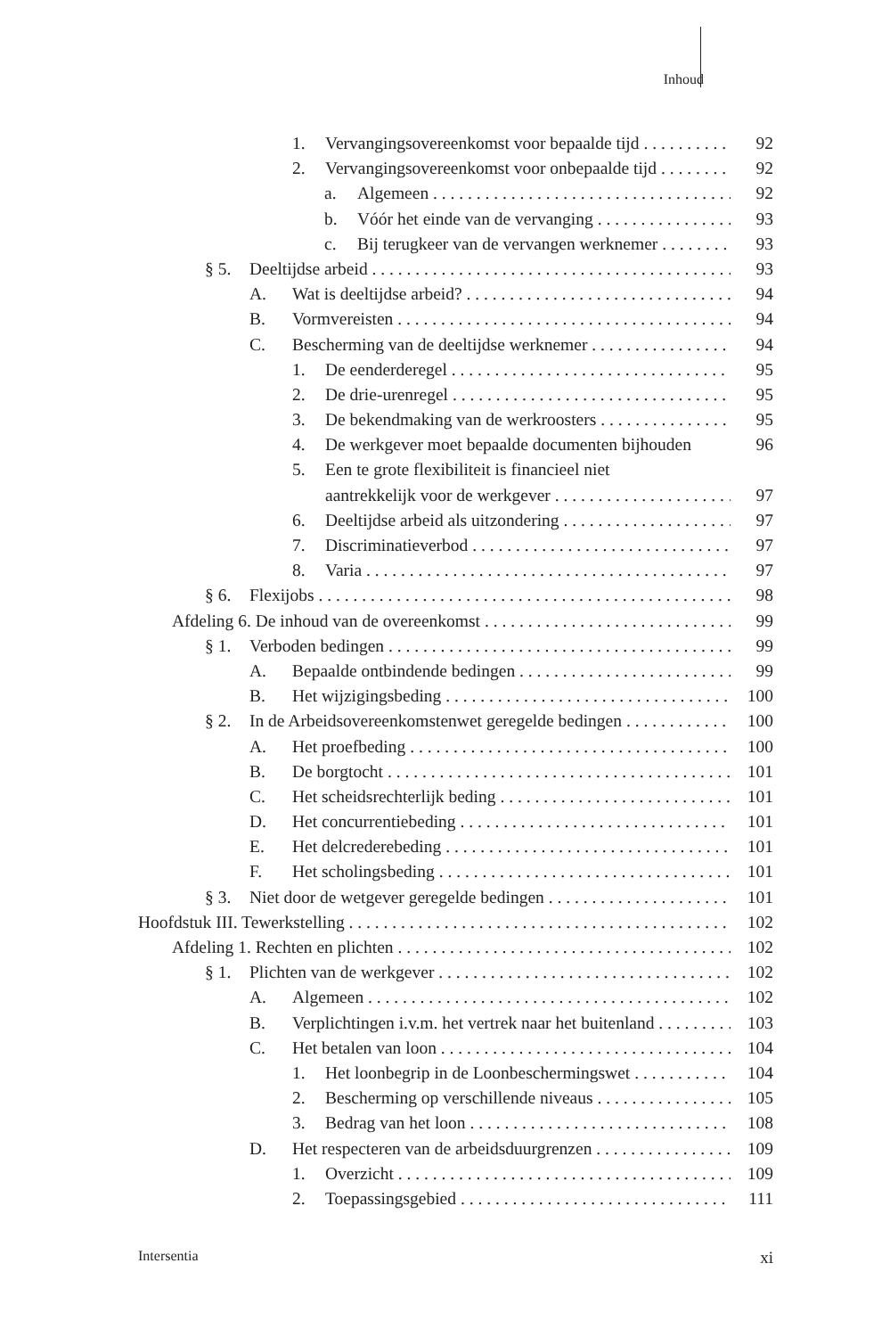Inhoud
1. Vervangingsovereenkomst voor bepaalde tijd 92
2. Vervangingsovereenkomst voor onbepaalde tijd 92
a. Algemeen 92
b. Vóór het einde van de vervanging 93
c. Bij terugkeer van de vervangen werknemer 93
§ 5. Deeltijdse arbeid 93
A. Wat is deeltijdse arbeid? 94
B. Vormvereisten 94
C. Bescherming van de deeltijdse werknemer 94
1. De eenderderegel 95
2. De drie-urenregel 95
3. De bekendmaking van de werkroosters 95
4. De werkgever moet bepaalde documenten bijhouden 96
5. Een te grote flexibiliteit is financieel niet
aantrekkelijk voor de werkgever 97
6. Deeltijdse arbeid als uitzondering 97
7. Discriminatieverbod 97
8. Varia 97
§ 6. Flexijobs 98
Afdeling 6. De inhoud van de overeenkomst 99
§ 1. Verboden bedingen 99
A. Bepaalde ontbindende bedingen 99
B. Het wijzigingsbeding 100
§ 2. In de Arbeidsovereenkomstenwet geregelde bedingen 100
A. Het proefbeding 100
B. De borgtocht 101
C. Het scheidsrechterlijk beding 101
D. Het concurrentiebeding 101
E. Het delcrederebeding 101
F. Het scholingsbeding 101
§ 3. Niet door de wetgever geregelde bedingen 101
Hoofdstuk III. Tewerkstelling 102
Afdeling 1. Rechten en plichten 102
§ 1. Plichten van de werkgever 102
A. Algemeen 102
B. Verplichtingen i.v.m. het vertrek naar het buitenland 103
C. Het betalen van loon 104
1. Het loonbegrip in de Loonbeschermingswet 104
2. Bescherming op verschillende niveaus 105
3. Bedrag van het loon 108
D. Het respecteren van de arbeidsduurgrenzen 109
1. Overzicht 109
2. Toepassingsgebied 111
Intersentia xi